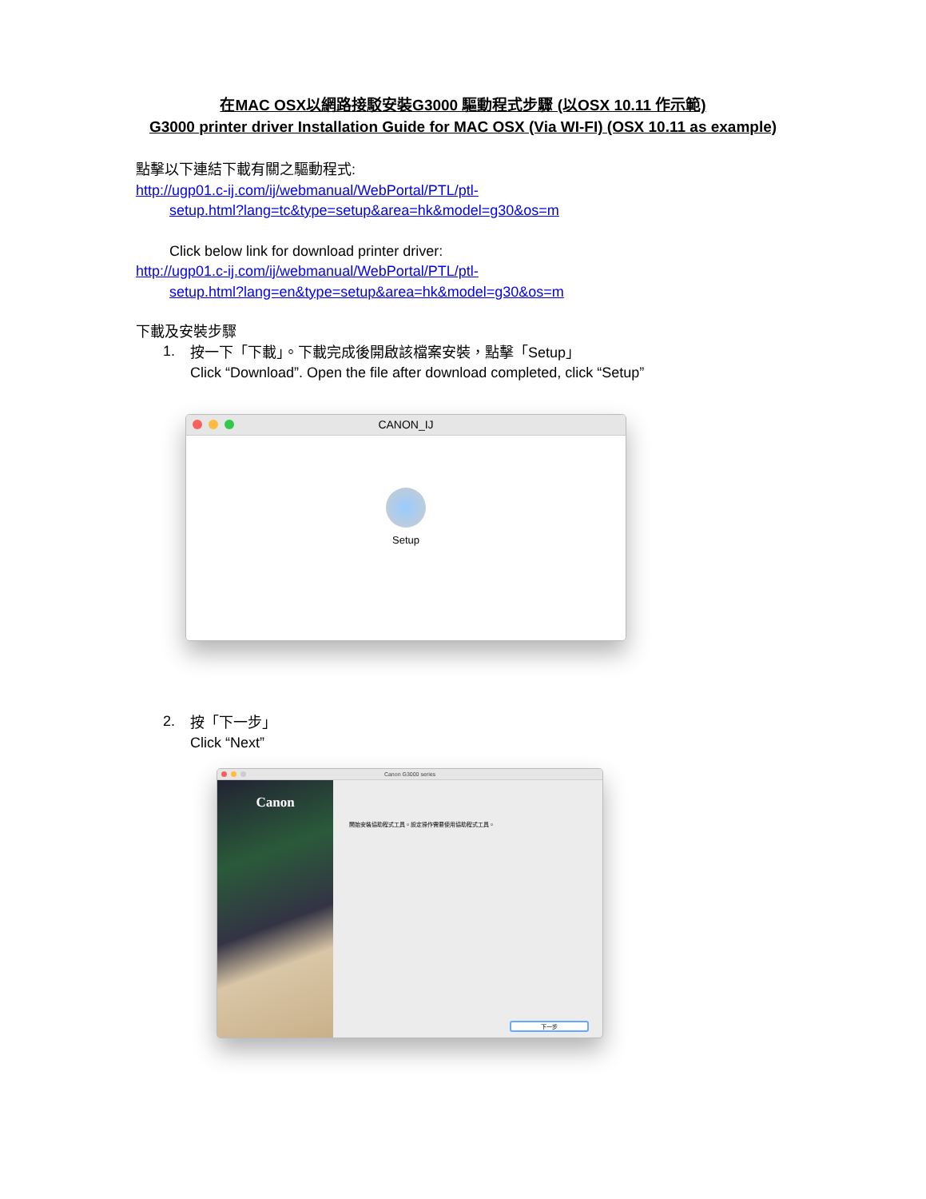在MAC OSX以網路接駁安裝G3000 驅動程式步驟 (以OSX 10.11 作示範)
G3000 printer driver Installation Guide for MAC OSX (Via WI-FI) (OSX 10.11 as example)
點擊以下連結下載有關之驅動程式:
http://ugp01.c-ij.com/ij/webmanual/WebPortal/PTL/ptl-
setup.html?lang=tc&type=setup&area=hk&model=g30&os=m
Click below link for download printer driver:
http://ugp01.c-ij.com/ij/webmanual/WebPortal/PTL/ptl-
setup.html?lang=en&type=setup&area=hk&model=g30&os=m
下載及安裝步驟
1.
按一下「下載」。下載完成後開啟該檔案安裝，點擊「Setup」
Click “Download”. Open the file after download completed, click “Setup”
CANON_IJ
Setup
2.
按「下一步」
Click “Next”
Canon G3000 series
Canon
開始安裝協助程式工具。設定操作需要使用協助程式工具。
下一步